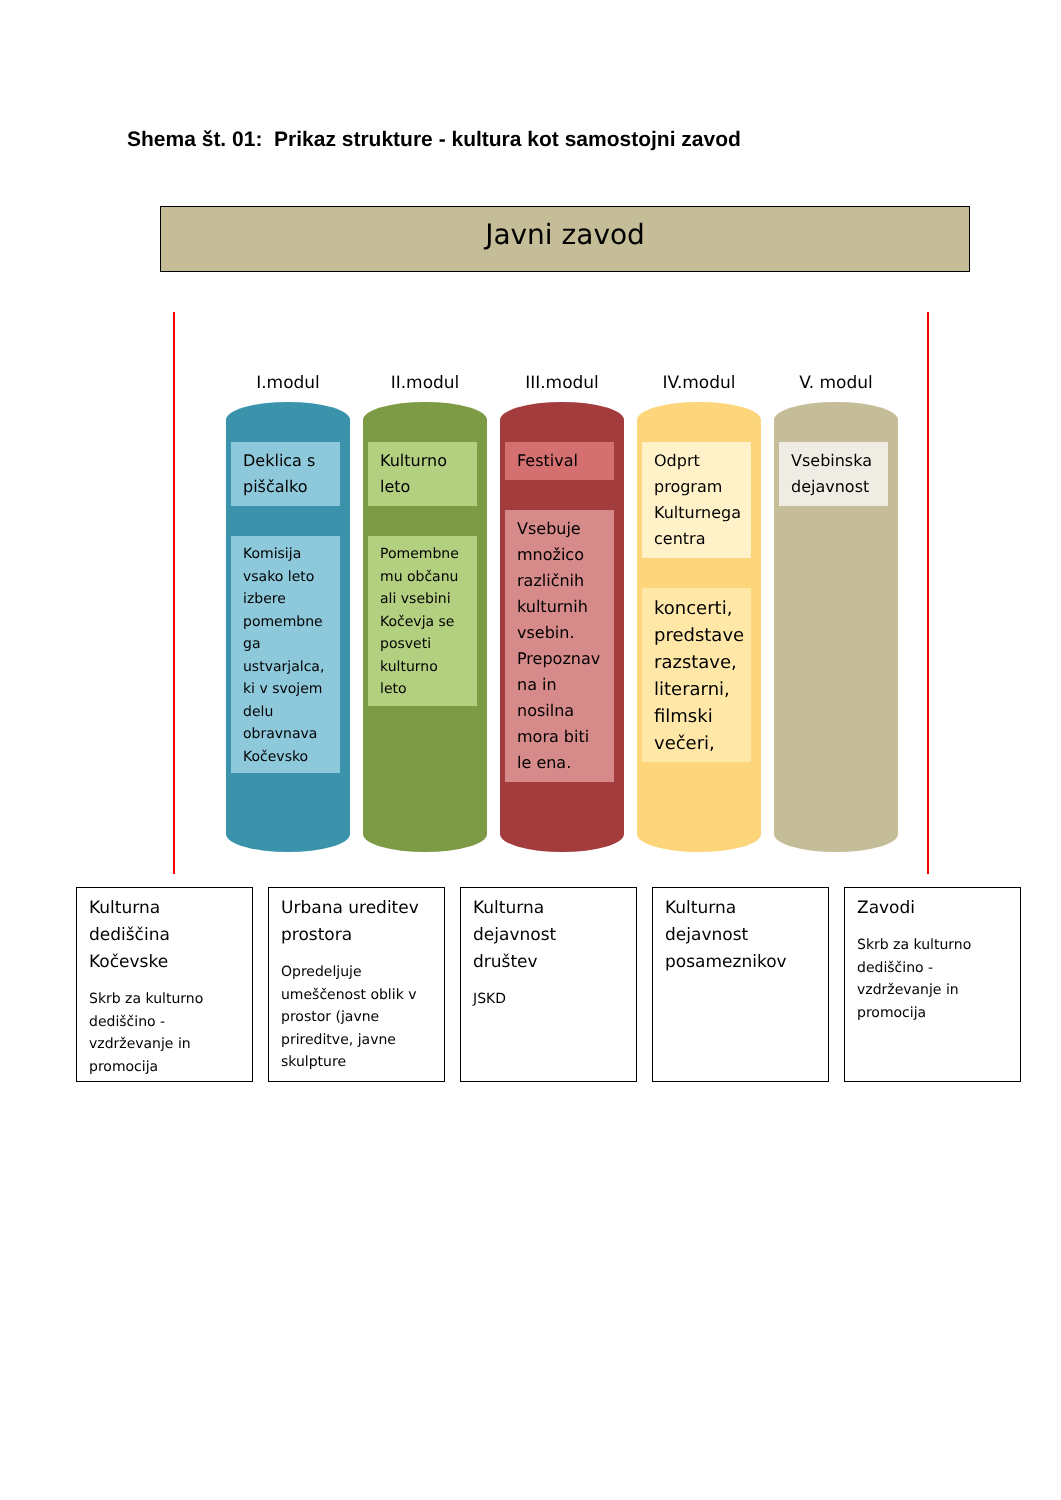Shema št. 01: Prikaz strukture - kultura kot samostojni zavod
Javni zavod
I.modul
Deklica s piščalko
Komisija vsako leto izbere pomembne ga ustvarjalca, ki v svojem delu obravnava Kočevsko
II.modul
Kulturno leto
Pomembne mu občanu ali vsebini Kočevja se posveti kulturno leto
III.modul
Festival
Vsebuje množico različnih kulturnih vsebin. Prepoznav na in nosilna mora biti le ena.
IV.modul
Odprt program Kulturnega centra
koncerti, predstave razstave, literarni, filmski večeri,
V. modul
Vsebinska dejavnost
Kulturna dediščina Kočevske
Skrb za kulturno dediščino - vzdrževanje in promocija
Urbana ureditev prostora
Opredeljuje umeščenost oblik v prostor (javne prireditve, javne skulpture
Kulturna dejavnost društev
JSKD
Kulturna dejavnost posameznikov
Zavodi
Skrb za kulturno dediščino - vzdrževanje in promocija